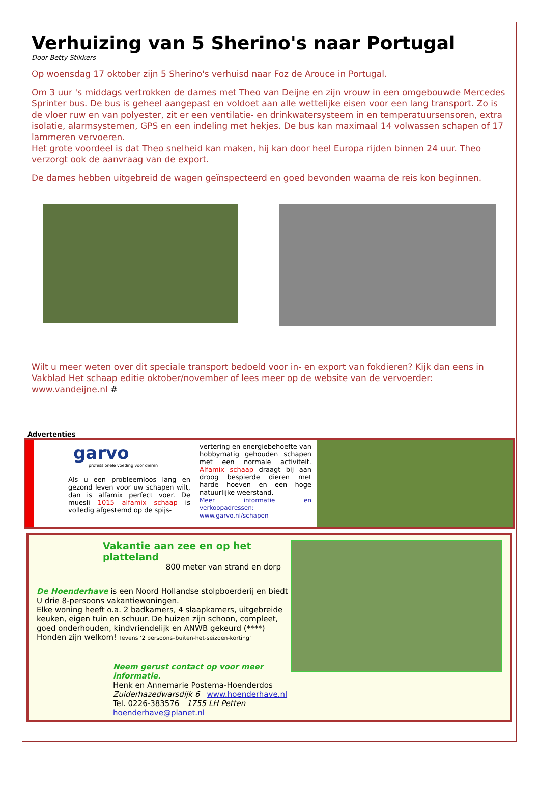Verhuizing van 5 Sherino's naar Portugal
Door Betty Stikkers
Op woensdag 17 oktober zijn 5 Sherino's verhuisd naar Foz de Arouce in Portugal.
Om 3 uur 's middags vertrokken de dames met Theo van Deijne en zijn vrouw in een omgebouwde Mercedes Sprinter bus. De bus is geheel aangepast en voldoet aan alle wettelijke eisen voor een lang transport. Zo is de vloer ruw en van polyester, zit er een ventilatie- en drinkwatersysteem in en temperatuursensoren, extra isolatie, alarmsystemen, GPS en een indeling met hekjes. De bus kan maximaal 14 volwassen schapen of 17 lammeren vervoeren.
Het grote voordeel is dat Theo snelheid kan maken, hij kan door heel Europa rijden binnen 24 uur. Theo verzorgt ook de aanvraag van de export.
De dames hebben uitgebreid de wagen geïnspecteerd en goed bevonden waarna de reis kon beginnen.
Wilt u meer weten over dit speciale transport bedoeld voor in- en export van fokdieren? Kijk dan eens in Vakblad Het schaap editie oktober/november of lees meer op de website van de vervoerder: www.vandeijne.nl #
Advertenties
garvo
professionele voeding voor dieren
Als u een probleemloos lang en gezond leven voor uw schapen wilt, dan is alfamix perfect voer. De muesli 1015 alfamix schaap is volledig afgestemd op de spijs-
vertering en energiebehoefte van hobbymatig gehouden schapen met een normale activiteit. Alfamix schaap draagt bij aan droog bespierde dieren met harde hoeven en een hoge natuurlijke weerstand.
Meer informatie en verkoopadressen:
www.garvo.nl/schapen
Vakantie aan zee en op het platteland
800 meter van strand en dorp
De Hoenderhave is een Noord Hollandse stolpboerderij en biedt U drie 8-persoons vakantiewoningen.
Elke woning heeft o.a. 2 badkamers, 4 slaapkamers, uitgebreide keuken, eigen tuin en schuur. De huizen zijn schoon, compleet, goed onderhouden, kindvriendelijk en ANWB gekeurd (****)
Honden zijn welkom! Tevens ‘2 persoons–buiten-het-seizoen-korting’
Neem gerust contact op voor meer informatie.
Henk en Annemarie Postema-Hoenderdos Zuiderhazedwarsdijk 6 www.hoenderhave.nl
Tel. 0226-383576 1755 LH Petten hoenderhave@planet.nl